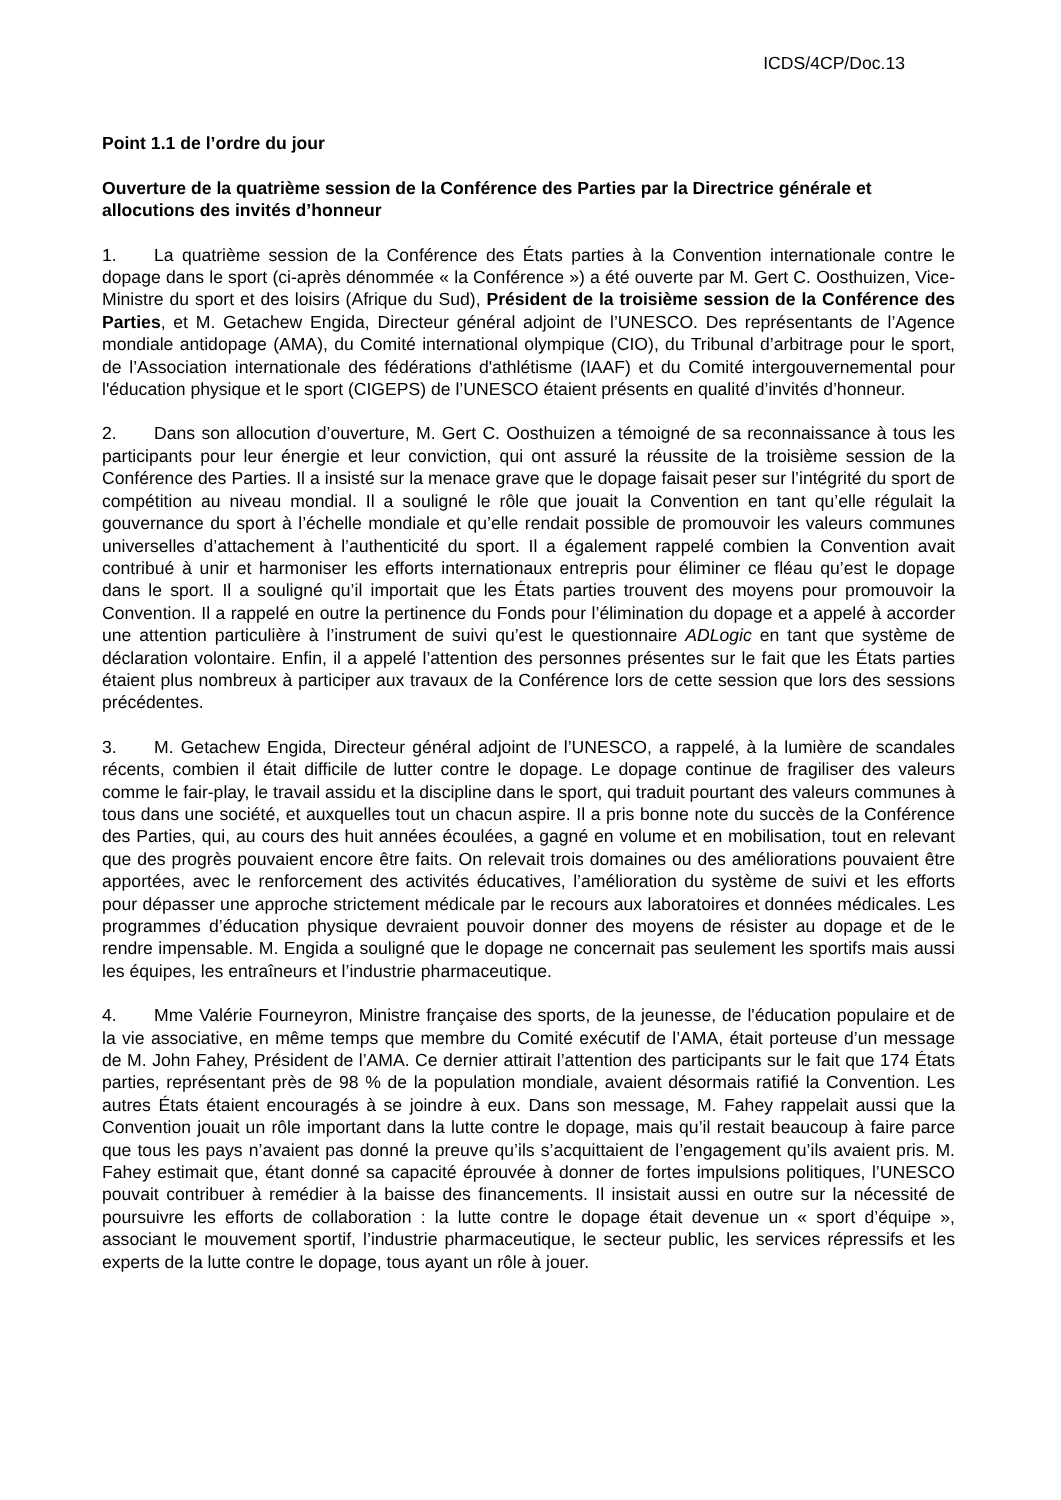ICDS/4CP/Doc.13
Point 1.1 de l’ordre du jour
Ouverture de la quatrième session de la Conférence des Parties par la Directrice générale et allocutions des invités d’honneur
1. La quatrième session de la Conférence des États parties à la Convention internationale contre le dopage dans le sport (ci-après dénommée « la Conférence ») a été ouverte par M. Gert C. Oosthuizen, Vice-Ministre du sport et des loisirs (Afrique du Sud), Président de la troisième session de la Conférence des Parties, et M. Getachew Engida, Directeur général adjoint de l’UNESCO. Des représentants de l’Agence mondiale antidopage (AMA), du Comité international olympique (CIO), du Tribunal d’arbitrage pour le sport, de l’Association internationale des fédérations d'athlétisme (IAAF) et du Comité intergouvernemental pour l'éducation physique et le sport (CIGEPS) de l’UNESCO étaient présents en qualité d’invités d’honneur.
2. Dans son allocution d’ouverture, M. Gert C. Oosthuizen a témoigné de sa reconnaissance à tous les participants pour leur énergie et leur conviction, qui ont assuré la réussite de la troisième session de la Conférence des Parties. Il a insisté sur la menace grave que le dopage faisait peser sur l’intégrité du sport de compétition au niveau mondial. Il a souligné le rôle que jouait la Convention en tant qu’elle régulait la gouvernance du sport à l’échelle mondiale et qu’elle rendait possible de promouvoir les valeurs communes universelles d’attachement à l’authenticité du sport. Il a également rappelé combien la Convention avait contribué à unir et harmoniser les efforts internationaux entrepris pour éliminer ce fléau qu’est le dopage dans le sport. Il a souligné qu’il importait que les États parties trouvent des moyens pour promouvoir la Convention. Il a rappelé en outre la pertinence du Fonds pour l’élimination du dopage et a appelé à accorder une attention particulière à l’instrument de suivi qu’est le questionnaire ADLogic en tant que système de déclaration volontaire. Enfin, il a appelé l’attention des personnes présentes sur le fait que les États parties étaient plus nombreux à participer aux travaux de la Conférence lors de cette session que lors des sessions précédentes.
3. M. Getachew Engida, Directeur général adjoint de l’UNESCO, a rappelé, à la lumière de scandales récents, combien il était difficile de lutter contre le dopage. Le dopage continue de fragiliser des valeurs comme le fair-play, le travail assidu et la discipline dans le sport, qui traduit pourtant des valeurs communes à tous dans une société, et auxquelles tout un chacun aspire. Il a pris bonne note du succès de la Conférence des Parties, qui, au cours des huit années écoulées, a gagné en volume et en mobilisation, tout en relevant que des progrès pouvaient encore être faits. On relevait trois domaines ou des améliorations pouvaient être apportées, avec le renforcement des activités éducatives, l’amélioration du système de suivi et les efforts pour dépasser une approche strictement médicale par le recours aux laboratoires et données médicales. Les programmes d’éducation physique devraient pouvoir donner des moyens de résister au dopage et de le rendre impensable. M. Engida a souligné que le dopage ne concernait pas seulement les sportifs mais aussi les équipes, les entraîneurs et l’industrie pharmaceutique.
4. Mme Valérie Fourneyron, Ministre française des sports, de la jeunesse, de l'éducation populaire et de la vie associative, en même temps que membre du Comité exécutif de l’AMA, était porteuse d’un message de M. John Fahey, Président de l’AMA. Ce dernier attirait l’attention des participants sur le fait que 174 États parties, représentant près de 98 % de la population mondiale, avaient désormais ratifié la Convention. Les autres États étaient encouragés à se joindre à eux. Dans son message, M. Fahey rappelait aussi que la Convention jouait un rôle important dans la lutte contre le dopage, mais qu’il restait beaucoup à faire parce que tous les pays n’avaient pas donné la preuve qu’ils s’acquittaient de l’engagement qu’ils avaient pris. M. Fahey estimait que, étant donné sa capacité éprouvée à donner de fortes impulsions politiques, l’UNESCO pouvait contribuer à remédier à la baisse des financements. Il insistait aussi en outre sur la nécessité de poursuivre les efforts de collaboration : la lutte contre le dopage était devenue un « sport d’équipe », associant le mouvement sportif, l’industrie pharmaceutique, le secteur public, les services répressifs et les experts de la lutte contre le dopage, tous ayant un rôle à jouer.